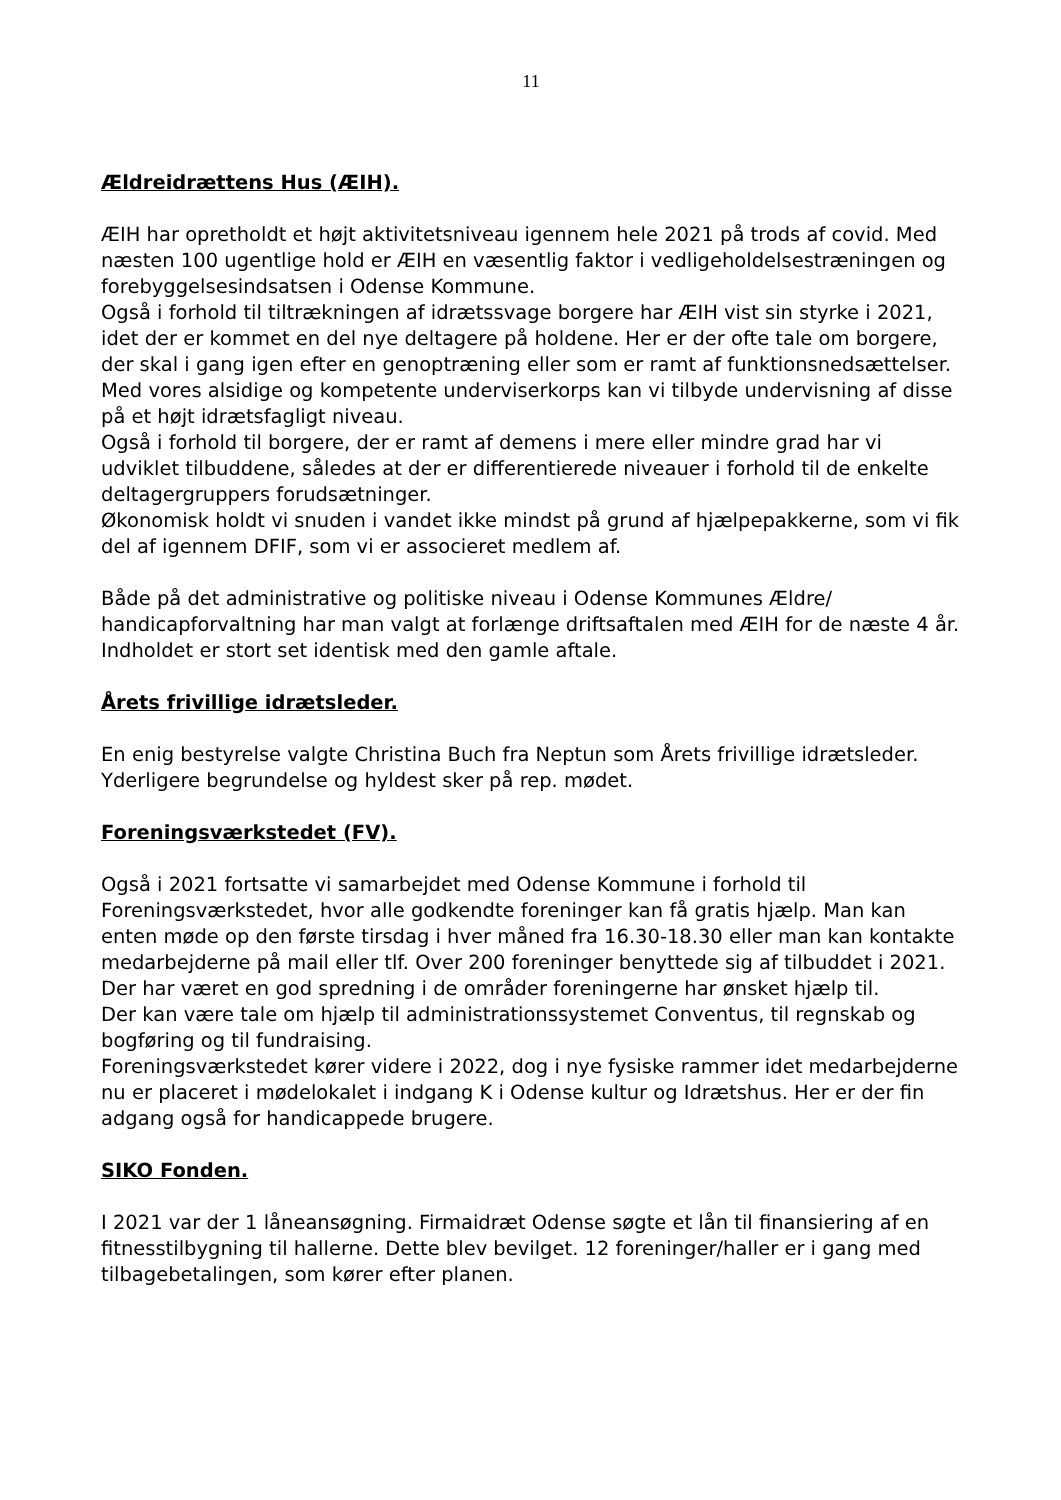11
Ældreidrættens Hus (ÆIH).
ÆIH har opretholdt et højt aktivitetsniveau igennem hele 2021 på trods af covid. Med næsten 100 ugentlige hold er ÆIH en væsentlig faktor i vedligeholdelsestræningen og forebyggelsesindsatsen i Odense Kommune.
Også i forhold til tiltrækningen af idrætssvage borgere har ÆIH vist sin styrke i 2021, idet der er kommet en del nye deltagere på holdene. Her er der ofte tale om borgere, der skal i gang igen efter en genoptræning eller som er ramt af funktionsnedsættelser. Med vores alsidige og kompetente underviserkorps kan vi tilbyde undervisning af disse på et højt idrætsfagligt niveau.
Også i forhold til borgere, der er ramt af demens i mere eller mindre grad har vi udviklet tilbuddene, således at der er differentierede niveauer i forhold til de enkelte deltagergruppers forudsætninger.
Økonomisk holdt vi snuden i vandet ikke mindst på grund af hjælpepakkerne, som vi fik del af igennem DFIF, som vi er associeret medlem af.
Både på det administrative og politiske niveau i Odense Kommunes Ældre/ handicapforvaltning har man valgt at forlænge driftsaftalen med ÆIH for de næste 4 år. Indholdet er stort set identisk med den gamle aftale.
Årets frivillige idrætsleder.
En enig bestyrelse valgte Christina Buch fra Neptun som Årets frivillige idrætsleder. Yderligere begrundelse og hyldest sker på rep. mødet.
Foreningsværkstedet (FV).
Også i 2021 fortsatte vi samarbejdet med Odense Kommune i forhold til Foreningsværkstedet, hvor alle godkendte foreninger kan få gratis hjælp. Man kan enten møde op den første tirsdag i hver måned fra 16.30-18.30 eller man kan kontakte medarbejderne på mail eller tlf. Over 200 foreninger benyttede sig af tilbuddet i 2021. Der har været en god spredning i de områder foreningerne har ønsket hjælp til.
Der kan være tale om hjælp til administrationssystemet Conventus, til regnskab og bogføring og til fundraising.
Foreningsværkstedet kører videre i 2022, dog i nye fysiske rammer idet medarbejderne nu er placeret i mødelokalet i indgang K i Odense kultur og Idrætshus. Her er der fin adgang også for handicappede brugere.
SIKO Fonden.
I 2021 var der 1 låneansøgning. Firmaidræt Odense søgte et lån til finansiering af en fitnesstilbygning til hallerne. Dette blev bevilget. 12 foreninger/haller er i gang med tilbagebetalingen, som kører efter planen.